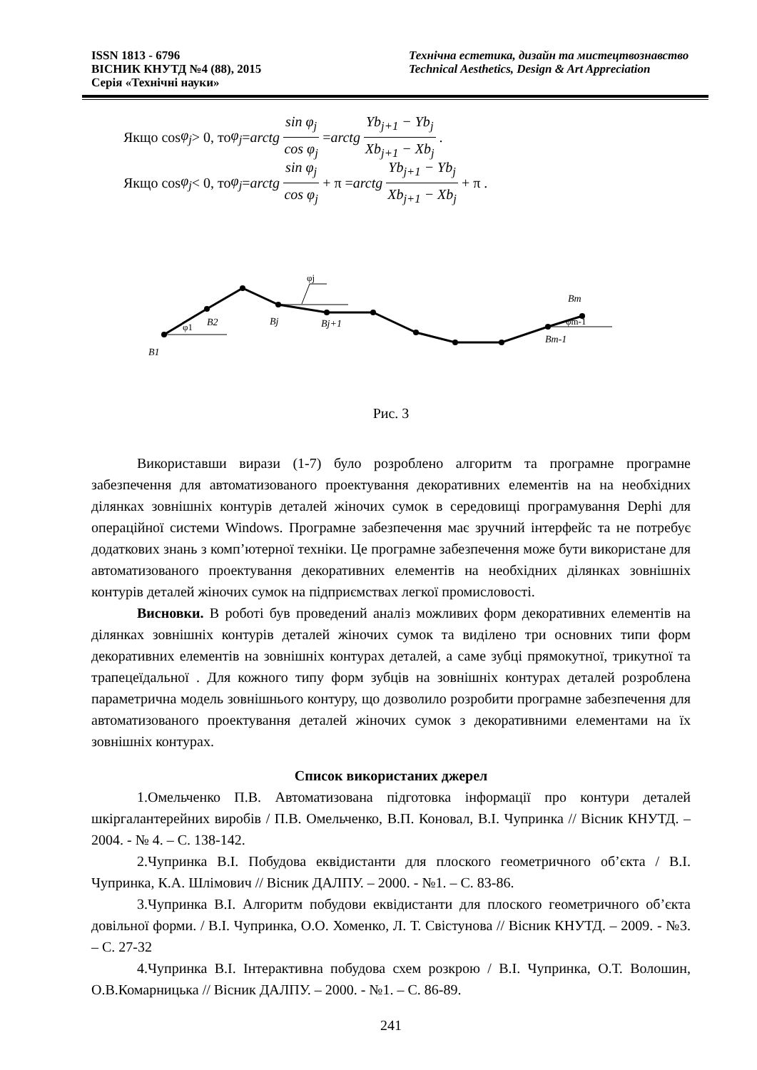ISSN 1813 - 6796
ВІСНИК КНУТД №4 (88), 2015
Серія «Технічні науки»
Технічна естетика, дизайн та мистецтвознавство
Technical Aesthetics, Design & Art Appreciation
Якщо cos φ<sub>j</sub> > 0, то φ<sub>j</sub> = arctg sin φ<sub>j</sub> cos φ<sub>j</sub> = arctg Yb<sub>j+1</sub> − Yb<sub>j</sub> Xb<sub>j+1</sub> − Xb<sub>j</sub>.
Якщо cos φ<sub>j</sub> < 0, то φ<sub>j</sub> = arctg sin φ<sub>j</sub> cos φ<sub>j</sub> + π = arctg Yb<sub>j+1</sub> − Yb<sub>j</sub> Xb<sub>j+1</sub> − Xb<sub>j</sub> + π .
B1
B2
Bj
Bj+1
Bm
Bm-1
φ1
φj
φm-1
Рис. 3
Використавши вирази (1-7) було розроблено алгоритм та програмне програмне забезпечення для автоматизованого проектування декоративних елементів на на необхідних ділянках зовнішніх контурів деталей жіночих сумок в середовищі програмування Dephi для операційної системи Windows. Програмне забезпечення має зручний інтерфейс та не потребує додаткових знань з комп’ютерної техніки. Це програмне забезпечення може бути використане для автоматизованого проектування декоративних елементів на необхідних ділянках зовнішніх контурів деталей жіночих сумок на підприємствах легкої промисловості.
Висновки. В роботі був проведений аналіз можливих форм декоративних елементів на ділянках зовнішніх контурів деталей жіночих сумок та виділено три основних типи форм декоративних елементів на зовнішніх контурах деталей, а саме зубці прямокутної, трикутної та трапецеїдальної . Для кожного типу форм зубців на зовнішніх контурах деталей розроблена параметрична модель зовнішнього контуру, що дозволило розробити програмне забезпечення для автоматизованого проектування деталей жіночих сумок з декоративними елементами на їх зовнішніх контурах.
Список використаних джерел
1.Омельченко П.В. Автоматизована підготовка інформації про контури деталей шкіргалантерейних виробів / П.В. Омельченко, В.П. Коновал, В.І. Чупринка // Вісник КНУТД. – 2004. - № 4. – С. 138-142.
2.Чупринка В.І. Побудова еквідистанти для плоского геометричного об’єкта / В.І. Чупринка, К.А. Шлімович // Вісник ДАЛПУ. – 2000. - №1. – С. 83-86.
3.Чупринка В.І. Алгоритм побудови еквідистанти для плоского геометричного об’єкта довільної форми. / В.І. Чупринка, О.О. Хоменко, Л. Т. Свістунова // Вісник КНУТД. – 2009. - №3. – С. 27-32
4.Чупринка В.І. Інтерактивна побудова схем розкрою / В.І. Чупринка, О.Т. Волошин, О.В.Комарницька // Вісник ДАЛПУ. – 2000. - №1. – С. 86-89.
241